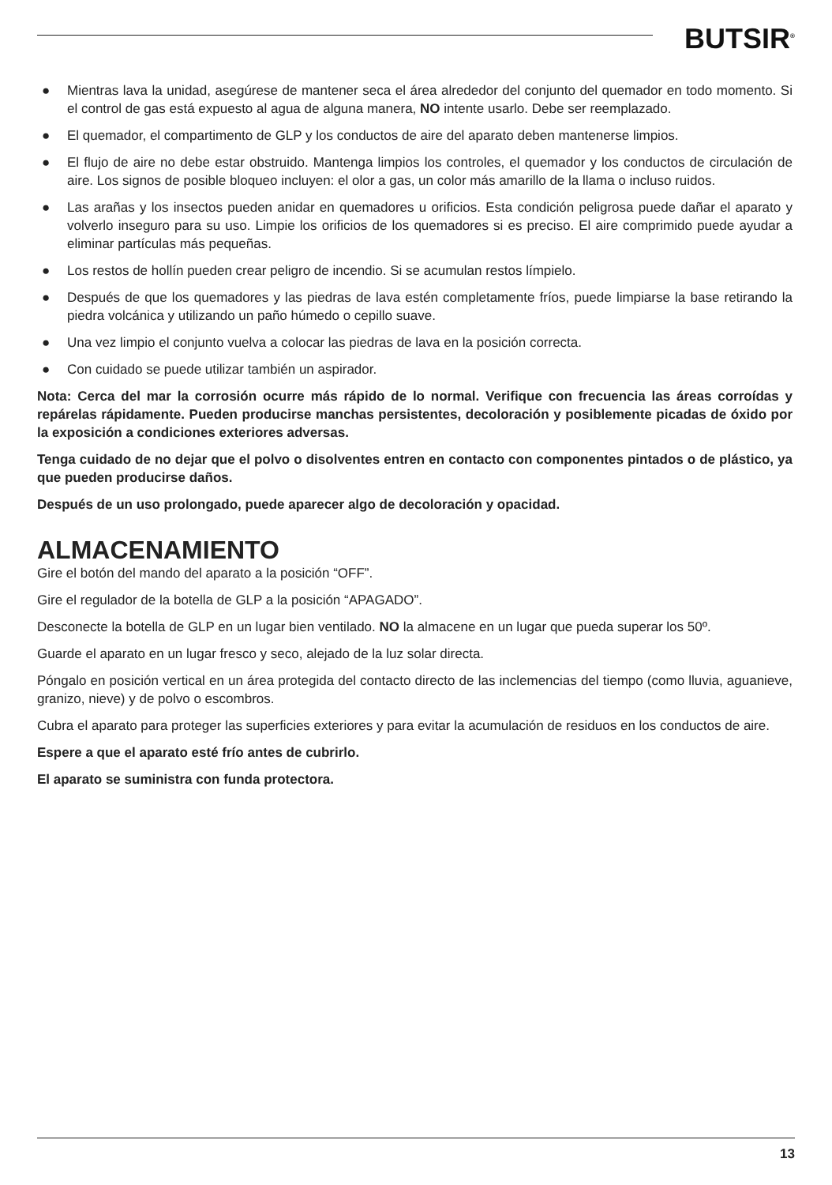BUTSIR<sup>®</sup>
● Mientras lava la unidad, asegúrese de mantener seca el área alrededor del conjunto del quemador en todo momento. Si el control de gas está expuesto al agua de alguna manera, NO intente usarlo. Debe ser reemplazado.
● El quemador, el compartimento de GLP y los conductos de aire del aparato deben mantenerse limpios.
● El flujo de aire no debe estar obstruido. Mantenga limpios los controles, el quemador y los conductos de circulación de aire. Los signos de posible bloqueo incluyen: el olor a gas, un color más amarillo de la llama o incluso ruidos.
● Las arañas y los insectos pueden anidar en quemadores u orificios. Esta condición peligrosa puede dañar el aparato y volverlo inseguro para su uso. Limpie los orificios de los quemadores si es preciso. El aire comprimido puede ayudar a eliminar partículas más pequeñas.
● Los restos de hollín pueden crear peligro de incendio. Si se acumulan restos límpielo.
● Después de que los quemadores y las piedras de lava estén completamente fríos, puede limpiarse la base retirando la piedra volcánica y utilizando un paño húmedo o cepillo suave.
● Una vez limpio el conjunto vuelva a colocar las piedras de lava en la posición correcta.
● Con cuidado se puede utilizar también un aspirador.
Nota: Cerca del mar la corrosión ocurre más rápido de lo normal. Verifique con frecuencia las áreas corroídas y repárelas rápidamente. Pueden producirse manchas persistentes, decoloración y posiblemente picadas de óxido por la exposición a condiciones exteriores adversas.
Tenga cuidado de no dejar que el polvo o disolventes entren en contacto con componentes pintados o de plástico, ya que pueden producirse daños.
Después de un uso prolongado, puede aparecer algo de decoloración y opacidad.
ALMACENAMIENTO
Gire el botón del mando del aparato a la posición “OFF”.
Gire el regulador de la botella de GLP a la posición “APAGADO”.
Desconecte la botella de GLP en un lugar bien ventilado. NO la almacene en un lugar que pueda superar los 50º.
Guarde el aparato en un lugar fresco y seco, alejado de la luz solar directa.
Póngalo en posición vertical en un área protegida del contacto directo de las inclemencias del tiempo (como lluvia, aguanieve, granizo, nieve) y de polvo o escombros.
Cubra el aparato para proteger las superficies exteriores y para evitar la acumulación de residuos en los conductos de aire.
Espere a que el aparato esté frío antes de cubrirlo.
El aparato se suministra con funda protectora.
13